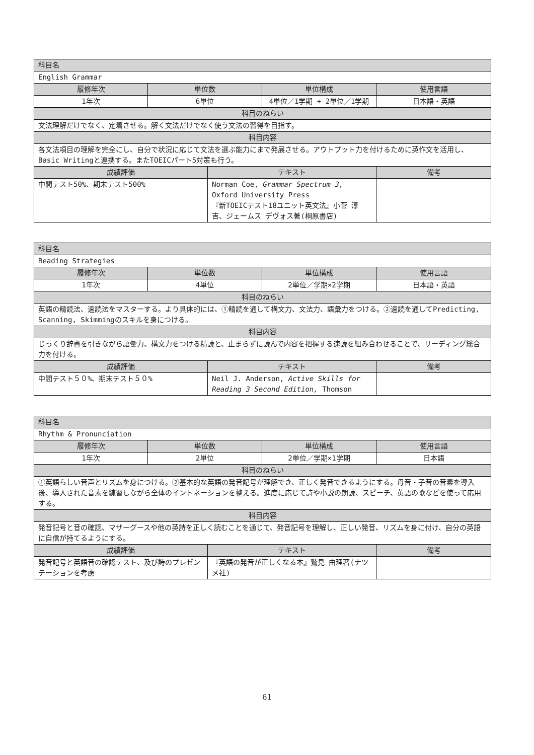| 科目名 | | | | |
| --- | --- | --- | --- | --- |
| English Grammar | | | | |
| 履修年次 | 単位数 | | 単位構成 | 使用言語 |
| 1年次 | 6単位 | | 4単位／1学期 + 2単位／1学期 | 日本語・英語 |
| 科目のねらい | | | | |
| 文法理解だけでなく、定着させる。解く文法だけでなく使う文法の習得を目指す。 | | | | |
| 科目内容 | | | | |
| 各文法項目の理解を完全にし、自分で状況に応じて文法を選ぶ能力にまで発展させる。アウトプット力を付けるために英作文を活用し、Basic Writingと連携する。またTOEICパート5対策も行う。 | | | | |
| 成績評価 | | テキスト | | 備考 |
| 中間テスト50%、期末テスト500% | | Norman Coe, Grammar Spectrum 3, Oxford University Press 『新TOEICテスト18ユニット英文法』小菅 淳吉、ジェームス デヴォス著(桐原書店) | | |
| 科目名 | | | | |
| --- | --- | --- | --- | --- |
| Reading Strategies | | | | |
| 履修年次 | 単位数 | | 単位構成 | 使用言語 |
| 1年次 | 4単位 | | 2単位／学期×2学期 | 日本語・英語 |
| 科目のねらい | | | | |
| 英語の精読法、速読法をマスターする。より具体的には、①精読を通して構文力、文法力、語彙力をつける。②速読を通してPredicting, Scanning, Skimmingのスキルを身につける。 | | | | |
| 科目内容 | | | | |
| じっくり辞書を引きながら語彙力、構文力をつける精読と、止まらずに読んで内容を把握する速読を組み合わせることで、リーディング総合力を付ける。 | | | | |
| 成績評価 | | テキスト | | 備考 |
| 中間テスト５０%、期末テスト５０% | | Neil J. Anderson, Active Skills for Reading 3 Second Edition, Thomson | | |
| 科目名 | | | | |
| --- | --- | --- | --- | --- |
| Rhythm & Pronunciation | | | | |
| 履修年次 | 単位数 | | 単位構成 | 使用言語 |
| 1年次 | 2単位 | | 2単位／学期×1学期 | 日本語 |
| 科目のねらい | | | | |
| ①英語らしい音声とリズムを身につける。②基本的な英語の発音記号が理解でき、正しく発音できるようにする。母音・子音の音素を導入後、導入された音素を練習しながら全体のイントネーションを整える。進度に応じて詩や小説の朗読、スピーチ、英語の歌などを使って応用する。 | | | | |
| 科目内容 | | | | |
| 発音記号と音の確認、マザーグースや他の英詩を正しく読むことを通じて、発音記号を理解し、正しい発音、リズムを身に付け、自分の英語に自信が持てるようにする。 | | | | |
| 成績評価 | | テキスト | | 備考 |
| 発音記号と英語音の確認テスト、及び詩のプレゼンテーションを考慮 | | 『英語の発音が正しくなる本』鷲見 由理著(ナツメ社) | | |
61